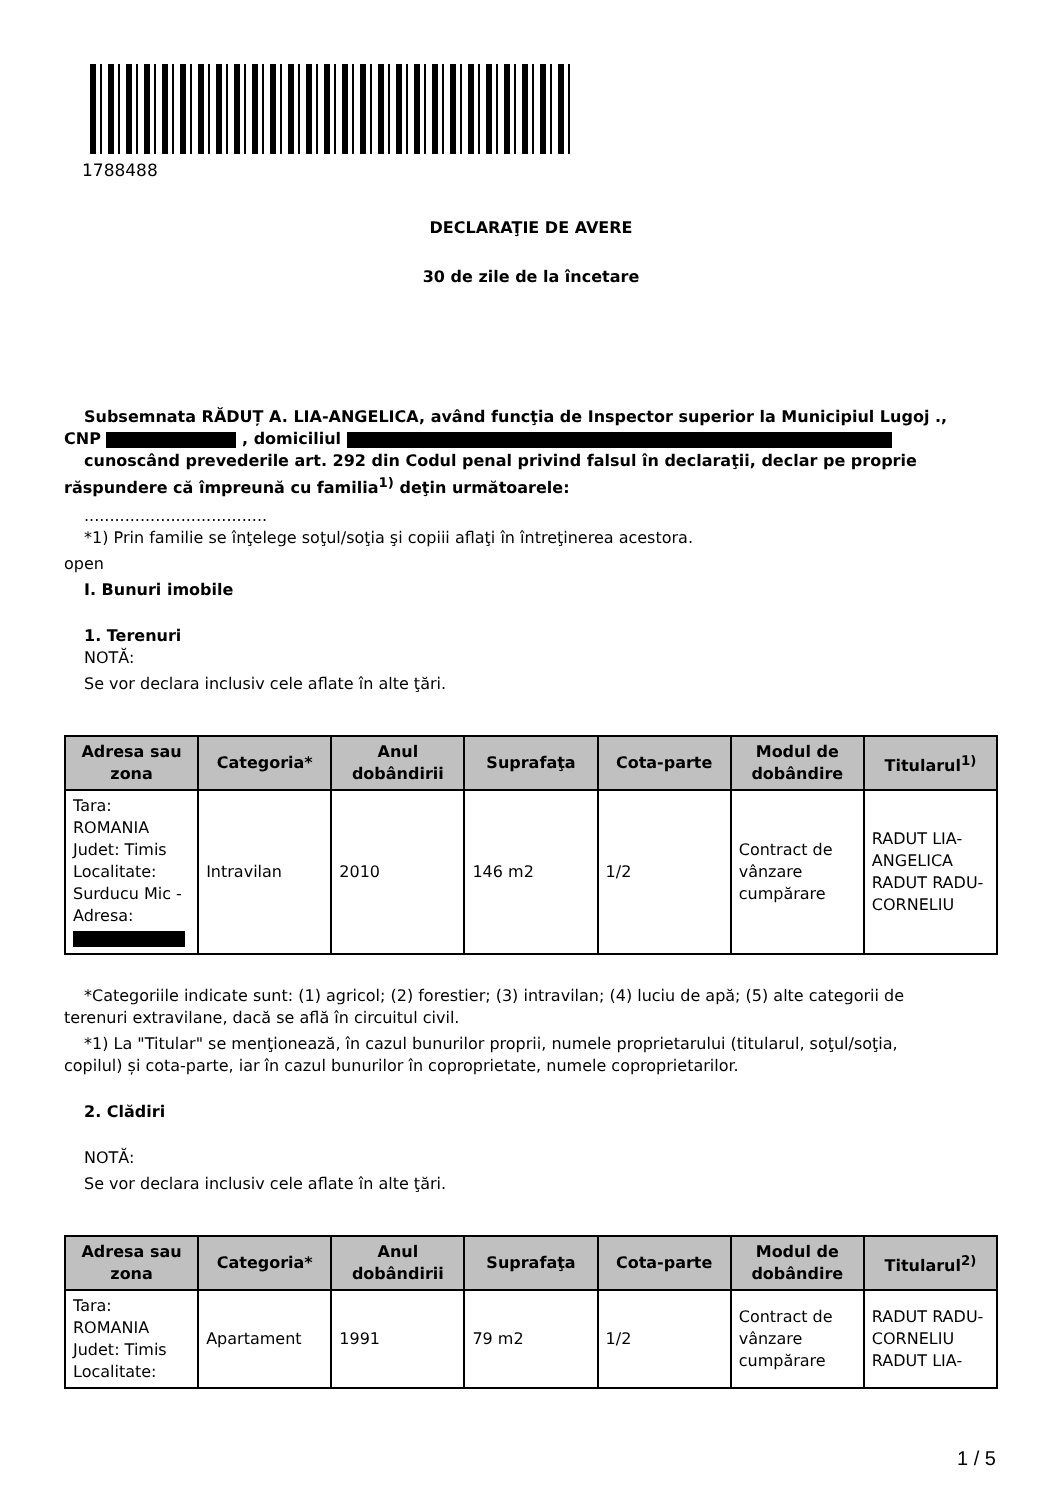1788488
DECLARAŢIE DE AVERE
30 de zile de la încetare
Subsemnata RĂDUȚ A. LIA-ANGELICA, având funcţia de Inspector superior la Municipiul Lugoj .,
CNP , domiciliul
cunoscând prevederile art. 292 din Codul penal privind falsul în declaraţii, declar pe proprie
răspundere că împreună cu familia<sup>1)</sup> deţin următoarele:
....................................
*1) Prin familie se înţelege soţul/soţia şi copiii aflaţi în întreţinerea acestora.
open
I. Bunuri imobile
1. Terenuri
NOTĂ:
Se vor declara inclusiv cele aflate în alte ţări.
| Adresa sau zona | Categoria* | Anul dobândirii | Suprafaţa | Cota-parte | Modul de dobândire | Titularul<sup>1)</sup> |
| --- | --- | --- | --- | --- | --- | --- |
| Tara: ROMANIA Judet: Timis Localitate: Surducu Mic - Adresa: | Intravilan | 2010 | 146 m2 | 1/2 | Contract de vânzare cumpărare | RADUT LIA-ANGELICA RADUT RADU-CORNELIU |
*Categoriile indicate sunt: (1) agricol; (2) forestier; (3) intravilan; (4) luciu de apă; (5) alte categorii de
terenuri extravilane, dacă se află în circuitul civil.
*1) La "Titular" se menţionează, în cazul bunurilor proprii, numele proprietarului (titularul, soţul/soţia,
copilul) și cota-parte, iar în cazul bunurilor în coproprietate, numele coproprietarilor.
2. Clădiri
NOTĂ:
Se vor declara inclusiv cele aflate în alte ţări.
| Adresa sau zona | Categoria* | Anul dobândirii | Suprafaţa | Cota-parte | Modul de dobândire | Titularul<sup>2)</sup> |
| --- | --- | --- | --- | --- | --- | --- |
| Tara: ROMANIA Judet: Timis Localitate: | Apartament | 1991 | 79 m2 | 1/2 | Contract de vânzare cumpărare | RADUT RADU-CORNELIU RADUT LIA- |
1 / 5